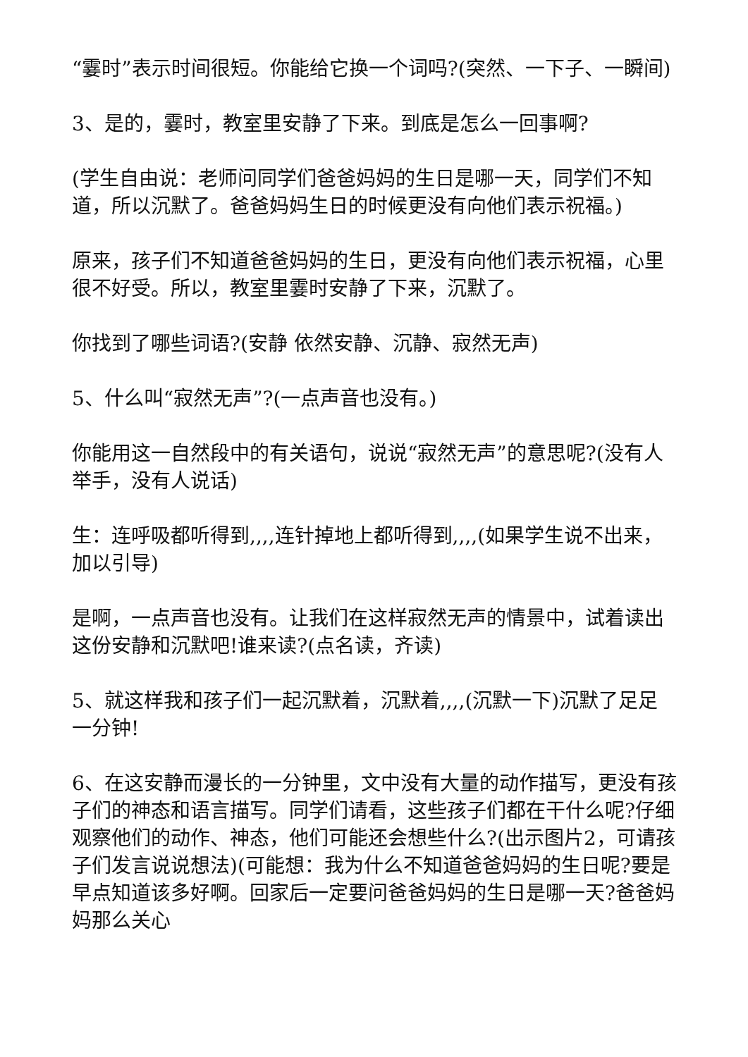“霎时”表示时间很短。你能给它换一个词吗?(突然、一下子、一瞬间)
3、是的，霎时，教室里安静了下来。到底是怎么一回事啊?
(学生自由说：老师问同学们爸爸妈妈的生日是哪一天，同学们不知道，所以沉默了。爸爸妈妈生日的时候更没有向他们表示祝福。)
原来，孩子们不知道爸爸妈妈的生日，更没有向他们表示祝福，心里很不好受。所以，教室里霎时安静了下来，沉默了。
你找到了哪些词语?(安静 依然安静、沉静、寂然无声)
5、什么叫“寂然无声”?(一点声音也没有。)
你能用这一自然段中的有关语句，说说“寂然无声”的意思呢?(没有人举手，没有人说话)
生：连呼吸都听得到,,,,连针掉地上都听得到,,,,(如果学生说不出来，加以引导)
是啊，一点声音也没有。让我们在这样寂然无声的情景中，试着读出这份安静和沉默吧!谁来读?(点名读，齐读)
5、就这样我和孩子们一起沉默着，沉默着,,,,(沉默一下)沉默了足足一分钟!
6、在这安静而漫长的一分钟里，文中没有大量的动作描写，更没有孩子们的神态和语言描写。同学们请看，这些孩子们都在干什么呢?仔细观察他们的动作、神态，他们可能还会想些什么?(出示图片2，可请孩子们发言说说想法)(可能想：我为什么不知道爸爸妈妈的生日呢?要是早点知道该多好啊。回家后一定要问爸爸妈妈的生日是哪一天?爸爸妈妈那么关心